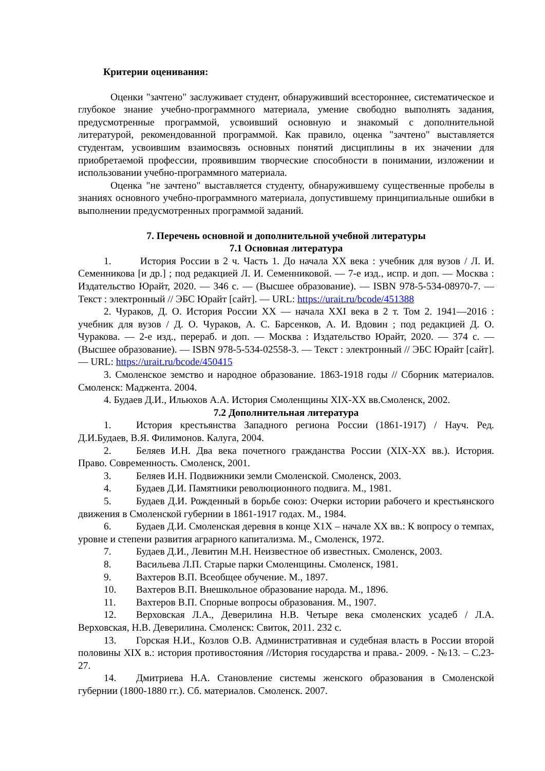Критерии оценивания:
Оценки "зачтено" заслуживает студент, обнаруживший всестороннее, систематическое и глубокое знание учебно-программного материала, умение свободно выполнять задания, предусмотренные программой, усвоивший основную и знакомый с дополнительной литературой, рекомендованной программой. Как правило, оценка "зачтено" выставляется студентам, усвоившим взаимосвязь основных понятий дисциплины в их значении для приобретаемой профессии, проявившим творческие способности в понимании, изложении и использовании учебно-программного материала.
Оценка "не зачтено" выставляется студенту, обнаружившему существенные пробелы в знаниях основного учебно-программного материала, допустившему принципиальные ошибки в выполнении предусмотренных программой заданий.
7. Перечень основной и дополнительной учебной литературы
7.1 Основная литература
1. История России в 2 ч. Часть 1. До начала XX века : учебник для вузов / Л. И. Семенникова [и др.] ; под редакцией Л. И. Семенниковой. — 7-е изд., испр. и доп. — Москва : Издательство Юрайт, 2020. — 346 с. — (Высшее образование). — ISBN 978-5-534-08970-7. — Текст : электронный // ЭБС Юрайт [сайт]. — URL: https://urait.ru/bcode/451388
2. Чураков, Д. О. История России XX — начала XXI века в 2 т. Том 2. 1941—2016 : учебник для вузов / Д. О. Чураков, А. С. Барсенков, А. И. Вдовин ; под редакцией Д. О. Чуракова. — 2-е изд., перераб. и доп. — Москва : Издательство Юрайт, 2020. — 374 с. — (Высшее образование). — ISBN 978-5-534-02558-3. — Текст : электронный // ЭБС Юрайт [сайт]. — URL: https://urait.ru/bcode/450415
3. Смоленское земство и народное образование. 1863-1918 годы // Сборник материалов. Смоленск: Маджента. 2004.
4. Будаев Д.И., Ильюхов А.А. История Смоленщины XIX-XX вв.Смоленск, 2002.
7.2 Дополнительная литература
1. История крестьянства Западного региона России (1861-1917) / Науч. Ред. Д.И.Будаев, В.Я. Филимонов. Калуга, 2004.
2. Беляев И.Н. Два века почетного гражданства России (XIX-XX вв.). История. Право. Современность. Смоленск, 2001.
3. Беляев И.Н. Подвижники земли Смоленской. Смоленск, 2003.
4. Будаев Д.И. Памятники революционного подвига. М., 1981.
5. Будаев Д.И. Рожденный в борьбе союз: Очерки истории рабочего и крестьянского движения в Смоленской губернии в 1861-1917 годах. М., 1984.
6. Будаев Д.И. Смоленская деревня в конце Х1Х – начале ХХ вв.: К вопросу о темпах, уровне и степени развития аграрного капитализма. М., Смоленск, 1972.
7. Будаев Д.И., Левитин М.Н. Неизвестное об известных. Смоленск, 2003.
8. Васильева Л.П. Старые парки Смоленщины. Смоленск, 1981.
9. Вахтеров В.П. Всеобщее обучение. М., 1897.
10. Вахтеров В.П. Внешкольное образование народа. М., 1896.
11. Вахтеров В.П. Спорные вопросы образования. М., 1907.
12. Верховская Л.А., Деверилина Н.В. Четыре века смоленских усадеб / Л.А. Верховская, Н.В. Деверилина. Смоленск: Свиток, 2011. 232 с.
13. Горская Н.И., Козлов О.В. Административная и судебная власть в России второй половины XIX в.: история противостояния //История государства и права.- 2009. - №13. – С.23-27.
14. Дмитриева Н.А. Становление системы женского образования в Смоленской губернии (1800-1880 гг.). Сб. материалов. Смоленск. 2007.